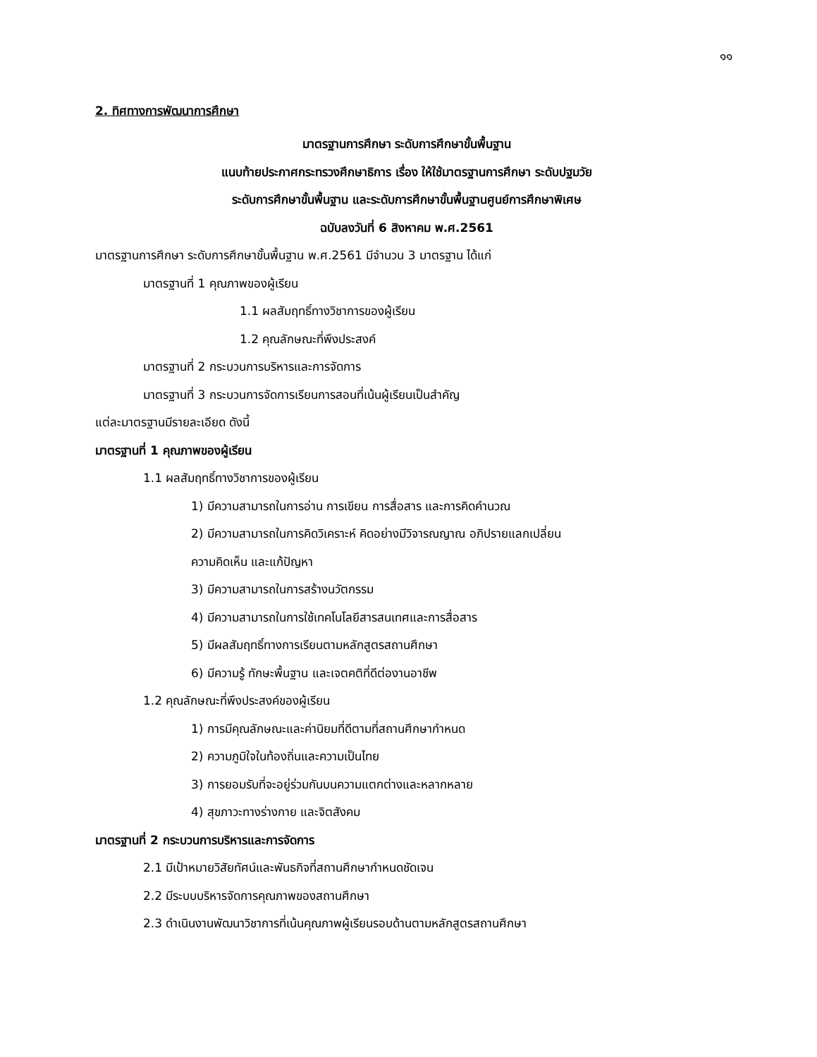๑๑
2. ทิศทางการพัฒนาการศึกษา
มาตรฐานการศึกษา ระดับการศึกษาขั้นพื้นฐาน
แนบท้ายประกาศกระทรวงศึกษาธิการ เรื่อง ให้ใช้มาตรฐานการศึกษา ระดับปฐมวัย
ระดับการศึกษาขั้นพื้นฐาน และระดับการศึกษาขั้นพื้นฐานศูนย์การศึกษาพิเศษ
ฉบับลงวันที่ 6 สิงหาคม พ.ศ.2561
มาตรฐานการศึกษา ระดับการศึกษาขั้นพื้นฐาน พ.ศ.2561 มีจำนวน 3 มาตรฐาน ได้แก่
มาตรฐานที่ 1 คุณภาพของผู้เรียน
1.1 ผลสัมฤทธิ์ทางวิชาการของผู้เรียน
1.2 คุณลักษณะที่พึงประสงค์
มาตรฐานที่ 2 กระบวนการบริหารและการจัดการ
มาตรฐานที่ 3 กระบวนการจัดการเรียนการสอนที่เน้นผู้เรียนเป็นสำคัญ
แต่ละมาตรฐานมีรายละเอียด ดังนี้
มาตรฐานที่ 1 คุณภาพของผู้เรียน
1.1 ผลสัมฤทธิ์ทางวิชาการของผู้เรียน
1) มีความสามารถในการอ่าน การเขียน การสื่อสาร และการคิดคำนวณ
2) มีความสามารถในการคิดวิเคราะห์ คิดอย่างมีวิจารณญาณ อภิปรายแลกเปลี่ยน
ความคิดเห็น และแก้ปัญหา
3) มีความสามารถในการสร้างนวัตกรรม
4) มีความสามารถในการใช้เทคโนโลยีสารสนเทศและการสื่อสาร
5) มีผลสัมฤทธิ์ทางการเรียนตามหลักสูตรสถานศึกษา
6) มีความรู้ ทักษะพื้นฐาน และเจตคติที่ดีต่องานอาชีพ
1.2 คุณลักษณะที่พึงประสงค์ของผู้เรียน
1) การมีคุณลักษณะและค่านิยมที่ดีตามที่สถานศึกษากำหนด
2) ความภูมิใจในท้องถิ่นและความเป็นไทย
3) การยอมรับที่จะอยู่ร่วมกันบนความแตกต่างและหลากหลาย
4) สุขภาวะทางร่างกาย และจิตสังคม
มาตรฐานที่ 2 กระบวนการบริหารและการจัดการ
2.1 มีเป้าหมายวิสัยทัศน์และพันธกิจที่สถานศึกษากำหนดชัดเจน
2.2 มีระบบบริหารจัดการคุณภาพของสถานศึกษา
2.3 ดำเนินงานพัฒนาวิชาการที่เน้นคุณภาพผู้เรียนรอบด้านตามหลักสูตรสถานศึกษา